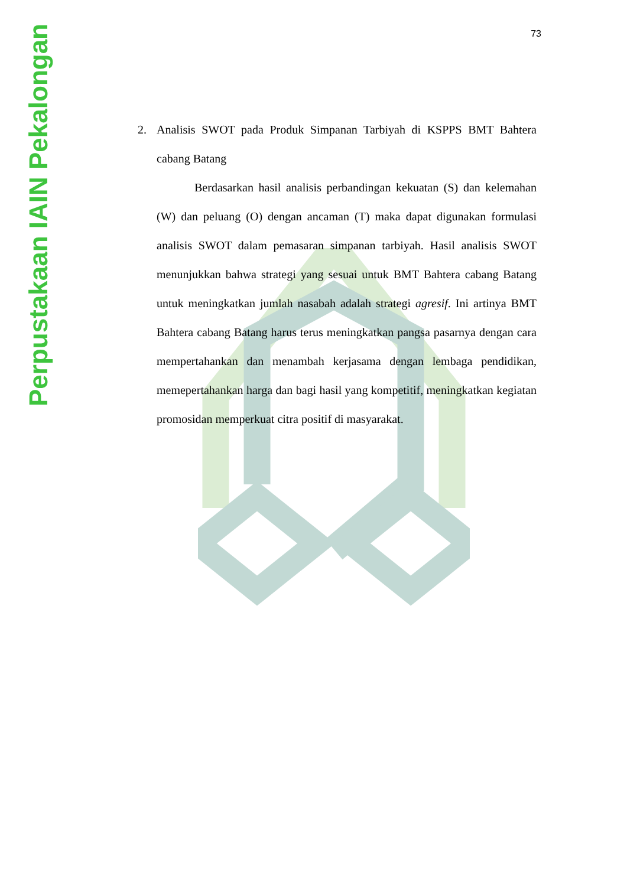Perpustakaan IAIN Pekalongan
73
2. Analisis SWOT pada Produk Simpanan Tarbiyah di KSPPS BMT Bahtera cabang Batang
Berdasarkan hasil analisis perbandingan kekuatan (S) dan kelemahan (W) dan peluang (O) dengan ancaman (T) maka dapat digunakan formulasi analisis SWOT dalam pemasaran simpanan tarbiyah. Hasil analisis SWOT menunjukkan bahwa strategi yang sesuai untuk BMT Bahtera cabang Batang untuk meningkatkan jumlah nasabah adalah strategi agresif. Ini artinya BMT Bahtera cabang Batang harus terus meningkatkan pangsa pasarnya dengan cara mempertahankan dan menambah kerjasama dengan lembaga pendidikan, memepertahankan harga dan bagi hasil yang kompetitif, meningkatkan kegiatan promosidan memperkuat citra positif di masyarakat.